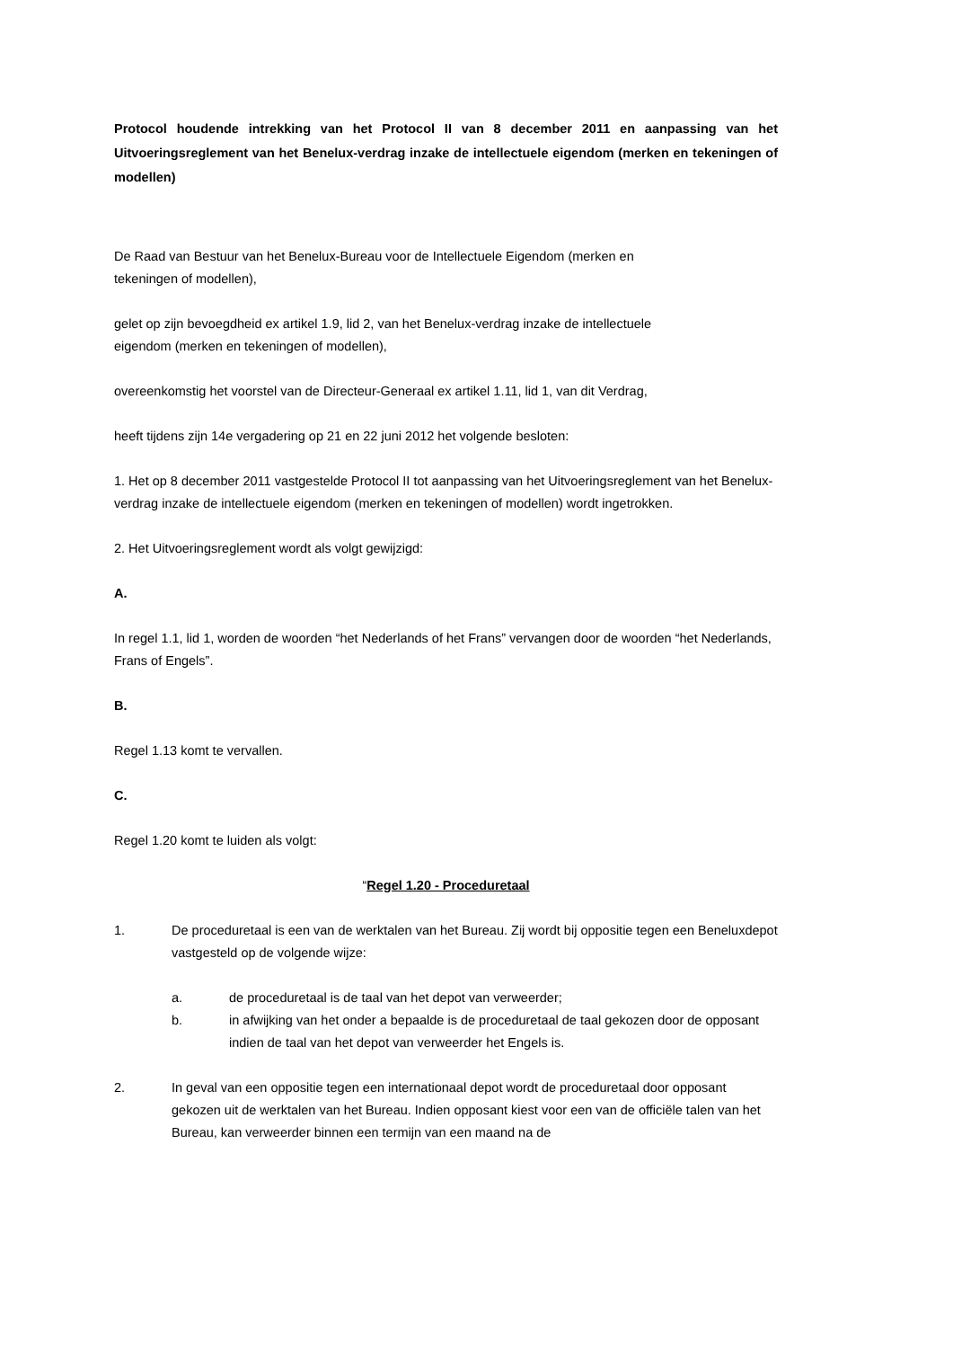Protocol houdende intrekking van het Protocol II van 8 december 2011 en aanpassing van het Uitvoeringsreglement van het Benelux-verdrag inzake de intellectuele eigendom (merken en tekeningen of modellen)
De Raad van Bestuur van het Benelux-Bureau voor de Intellectuele Eigendom (merken en
tekeningen of modellen),
gelet op zijn bevoegdheid ex artikel 1.9, lid 2, van het Benelux-verdrag inzake de intellectuele
eigendom (merken en tekeningen of modellen),
overeenkomstig het voorstel van de Directeur-Generaal ex artikel 1.11, lid 1, van dit Verdrag,
heeft tijdens zijn 14e vergadering op 21 en 22 juni 2012 het volgende besloten:
1. Het op 8 december 2011 vastgestelde Protocol II tot aanpassing van het Uitvoeringsreglement van het Benelux-verdrag inzake de intellectuele eigendom (merken en tekeningen of modellen) wordt ingetrokken.
2. Het Uitvoeringsreglement wordt als volgt gewijzigd:
A.
In regel 1.1, lid 1, worden de woorden “het Nederlands of het Frans” vervangen door de woorden “het Nederlands, Frans of Engels”.
B.
Regel 1.13 komt te vervallen.
C.
Regel 1.20 komt te luiden als volgt:
“Regel 1.20 - Proceduretaal
1. De proceduretaal is een van de werktalen van het Bureau. Zij wordt bij oppositie tegen een Beneluxdepot vastgesteld op de volgende wijze:
a. de proceduretaal is de taal van het depot van verweerder;
b. in afwijking van het onder a bepaalde is de proceduretaal de taal gekozen door de opposant indien de taal van het depot van verweerder het Engels is.
2. In geval van een oppositie tegen een internationaal depot wordt de proceduretaal door opposant gekozen uit de werktalen van het Bureau. Indien opposant kiest voor een van de officiële talen van het Bureau, kan verweerder binnen een termijn van een maand na de